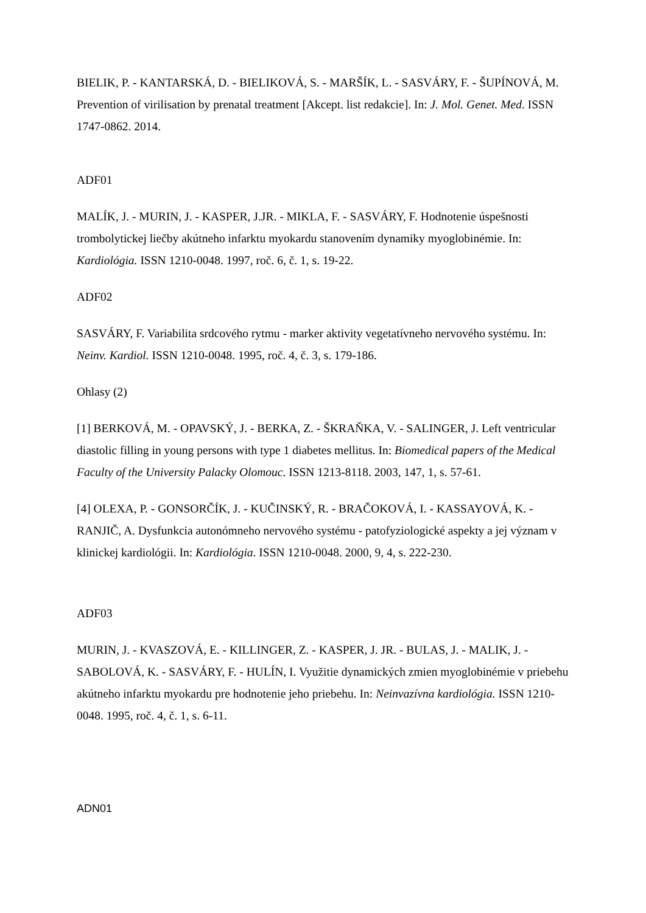BIELIK, P. - KANTARSKÁ, D. - BIELIKOVÁ, S. - MARŠÍK, L. - SASVÁRY, F. - ŠUPÍNOVÁ, M. Prevention of virilisation by prenatal treatment [Akcept. list redakcie]. In: J. Mol. Genet. Med. ISSN 1747-0862. 2014.
ADF01
MALÍK, J. - MURIN, J. - KASPER, J.JR. - MIKLA, F. - SASVÁRY, F. Hodnotenie úspešnosti trombolytickej liečby akútneho infarktu myokardu stanovením dynamiky myoglobinémie. In: Kardiológia. ISSN 1210-0048. 1997, roč. 6, č. 1, s. 19-22.
ADF02
SASVÁRY, F. Variabilita srdcového rytmu - marker aktivity vegetatívneho nervového systému. In: Neinv. Kardiol. ISSN 1210-0048. 1995, roč. 4, č. 3, s. 179-186.
Ohlasy (2)
[1] BERKOVÁ, M. - OPAVSKÝ, J. - BERKA, Z. - ŠKRAŇKA, V. - SALINGER, J. Left ventricular diastolic filling in young persons with type 1 diabetes mellitus. In: Biomedical papers of the Medical Faculty of the University Palacky Olomouc. ISSN 1213-8118. 2003, 147, 1, s. 57-61.
[4] OLEXA, P. - GONSORČÍK, J. - KUČINSKÝ, R. - BRAČOKOVÁ, I. - KASSAYOVÁ, K. - RANJIČ, A. Dysfunkcia autonómneho nervového systému - patofyziologické aspekty a jej význam v klinickej kardiológii. In: Kardiológia. ISSN 1210-0048. 2000, 9, 4, s. 222-230.
ADF03
MURIN, J. - KVASZOVÁ, E. - KILLINGER, Z. - KASPER, J. JR. - BULAS, J. - MALIK, J. - SABOLOVÁ, K. - SASVÁRY, F. - HULÍN, I. Využitie dynamických zmien myoglobinémie v priebehu akútneho infarktu myokardu pre hodnotenie jeho priebehu. In: Neinvazívna kardiológia. ISSN 1210-0048. 1995, roč. 4, č. 1, s. 6-11.
ADN01